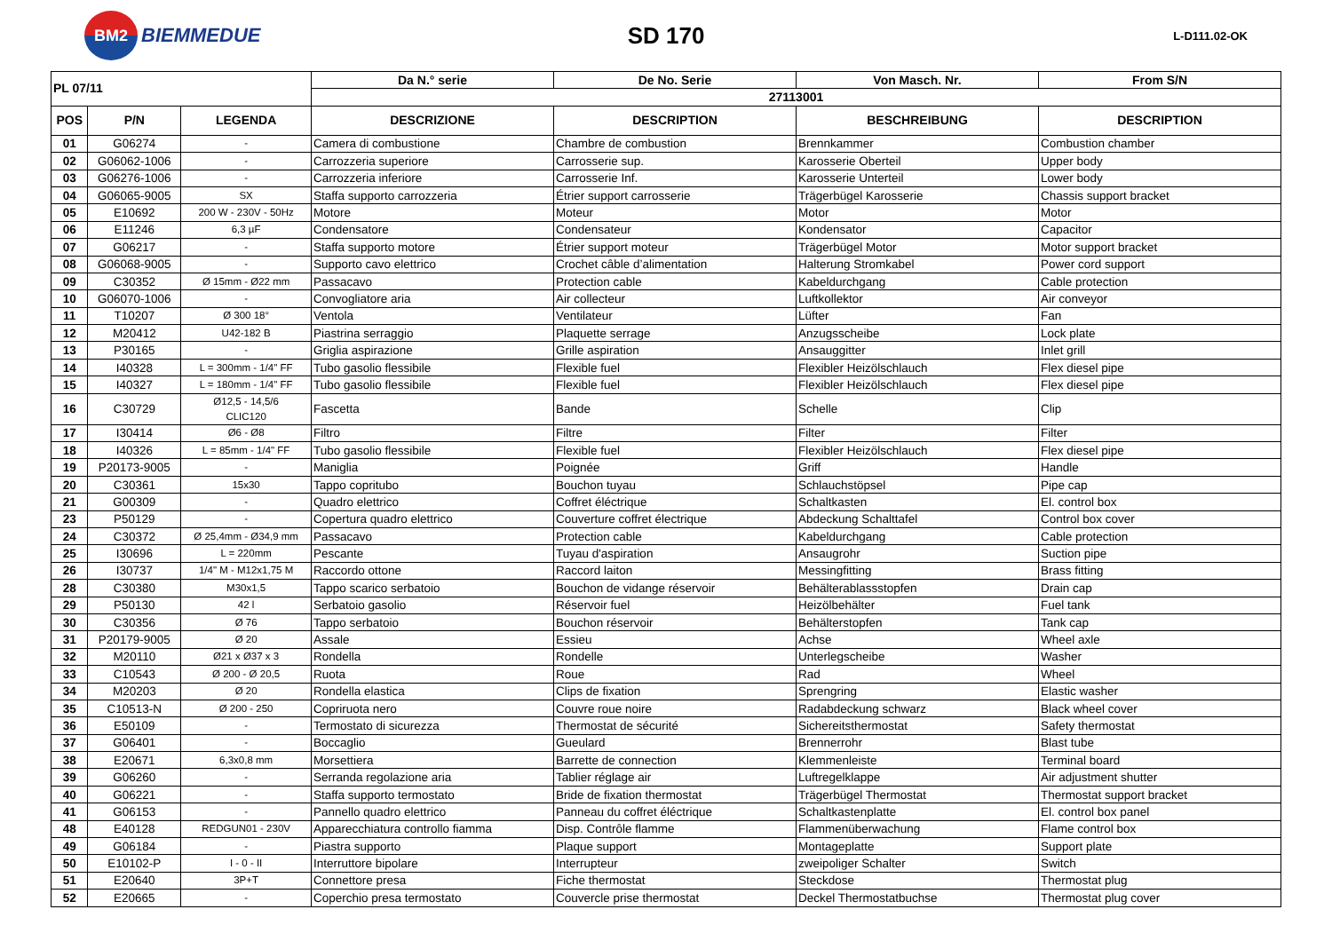BM2
BIEMMEDUE
SD 170
L-D111.02-OK
| PL 07/11 | | | Da N.° serie | De No. Serie | Von Masch. Nr. | From S/N |
| --- | --- | --- | --- | --- | --- | --- |
| | | | 27113001 | | | |
| POS | P/N | LEGENDA | DESCRIZIONE | DESCRIPTION | BESCHREIBUNG | DESCRIPTION |
| 01 | G06274 | - | Camera di combustione | Chambre de combustion | Brennkammer | Combustion chamber |
| 02 | G06062-1006 | - | Carrozzeria superiore | Carrosserie sup. | Karosserie Oberteil | Upper body |
| 03 | G06276-1006 | - | Carrozzeria inferiore | Carrosserie Inf. | Karosserie Unterteil | Lower body |
| 04 | G06065-9005 | SX | Staffa supporto carrozzeria | Étrier support carrosserie | Trägerbügel Karosserie | Chassis support bracket |
| 05 | E10692 | 200 W - 230V - 50Hz | Motore | Moteur | Motor | Motor |
| 06 | E11246 | 6,3 µF | Condensatore | Condensateur | Kondensator | Capacitor |
| 07 | G06217 | - | Staffa supporto motore | Étrier support moteur | Trägerbügel Motor | Motor support bracket |
| 08 | G06068-9005 | - | Supporto cavo elettrico | Crochet câble d’alimentation | Halterung Stromkabel | Power cord support |
| 09 | C30352 | Ø 15mm - Ø22 mm | Passacavo | Protection cable | Kabeldurchgang | Cable protection |
| 10 | G06070-1006 | - | Convogliatore aria | Air collecteur | Luftkollektor | Air conveyor |
| 11 | T10207 | Ø 300 18° | Ventola | Ventilateur | Lüfter | Fan |
| 12 | M20412 | U42-182 B | Piastrina serraggio | Plaquette serrage | Anzugsscheibe | Lock plate |
| 13 | P30165 | - | Griglia aspirazione | Grille aspiration | Ansauggitter | Inlet grill |
| 14 | I40328 | L = 300mm - 1/4" FF | Tubo gasolio flessibile | Flexible fuel | Flexibler Heizölschlauch | Flex diesel pipe |
| 15 | I40327 | L = 180mm - 1/4" FF | Tubo gasolio flessibile | Flexible fuel | Flexibler Heizölschlauch | Flex diesel pipe |
| 16 | C30729 | Ø12,5 - 14,5/6 CLIC120 | Fascetta | Bande | Schelle | Clip |
| 17 | I30414 | Ø6 - Ø8 | Filtro | Filtre | Filter | Filter |
| 18 | I40326 | L = 85mm - 1/4" FF | Tubo gasolio flessibile | Flexible fuel | Flexibler Heizölschlauch | Flex diesel pipe |
| 19 | P20173-9005 | - | Maniglia | Poignée | Griff | Handle |
| 20 | C30361 | 15x30 | Tappo copritubo | Bouchon tuyau | Schlauchstöpsel | Pipe cap |
| 21 | G00309 | - | Quadro elettrico | Coffret éléctrique | Schaltkasten | El. control box |
| 23 | P50129 | - | Copertura quadro elettrico | Couverture coffret électrique | Abdeckung Schalttafel | Control box cover |
| 24 | C30372 | Ø 25,4mm - Ø34,9 mm | Passacavo | Protection cable | Kabeldurchgang | Cable protection |
| 25 | I30696 | L = 220mm | Pescante | Tuyau d'aspiration | Ansaugrohr | Suction pipe |
| 26 | I30737 | 1/4" M - M12x1,75 M | Raccordo ottone | Raccord laiton | Messingfitting | Brass fitting |
| 28 | C30380 | M30x1,5 | Tappo scarico serbatoio | Bouchon de vidange réservoir | Behälterablassstopfen | Drain cap |
| 29 | P50130 | 42 l | Serbatoio gasolio | Réservoir fuel | Heizölbehälter | Fuel tank |
| 30 | C30356 | Ø 76 | Tappo serbatoio | Bouchon réservoir | Behälterstopfen | Tank cap |
| 31 | P20179-9005 | Ø 20 | Assale | Essieu | Achse | Wheel axle |
| 32 | M20110 | Ø21 x Ø37 x 3 | Rondella | Rondelle | Unterlegscheibe | Washer |
| 33 | C10543 | Ø 200 - Ø 20,5 | Ruota | Roue | Rad | Wheel |
| 34 | M20203 | Ø 20 | Rondella elastica | Clips de fixation | Sprengring | Elastic washer |
| 35 | C10513-N | Ø 200 - 250 | Copriruota nero | Couvre roue noire | Radabdeckung schwarz | Black wheel cover |
| 36 | E50109 | - | Termostato di sicurezza | Thermostat de sécurité | Sichereitsthermostat | Safety thermostat |
| 37 | G06401 | - | Boccaglio | Gueulard | Brennerrohr | Blast tube |
| 38 | E20671 | 6,3x0,8 mm | Morsettiera | Barrette de connection | Klemmenleiste | Terminal board |
| 39 | G06260 | - | Serranda regolazione aria | Tablier réglage air | Luftregelklappe | Air adjustment shutter |
| 40 | G06221 | - | Staffa supporto termostato | Bride de fixation thermostat | Trägerbügel Thermostat | Thermostat support bracket |
| 41 | G06153 | - | Pannello quadro elettrico | Panneau du coffret éléctrique | Schaltkastenplatte | El. control box panel |
| 48 | E40128 | REDGUN01 - 230V | Apparecchiatura controllo fiamma | Disp. Contrôle flamme | Flammenüberwachung | Flame control box |
| 49 | G06184 | - | Piastra supporto | Plaque support | Montageplatte | Support plate |
| 50 | E10102-P | I - 0 - II | Interruttore bipolare | Interrupteur | zweipoliger Schalter | Switch |
| 51 | E20640 | 3P+T | Connettore presa | Fiche thermostat | Steckdose | Thermostat plug |
| 52 | E20665 | - | Coperchio presa termostato | Couvercle prise thermostat | Deckel Thermostatbuchse | Thermostat plug cover |